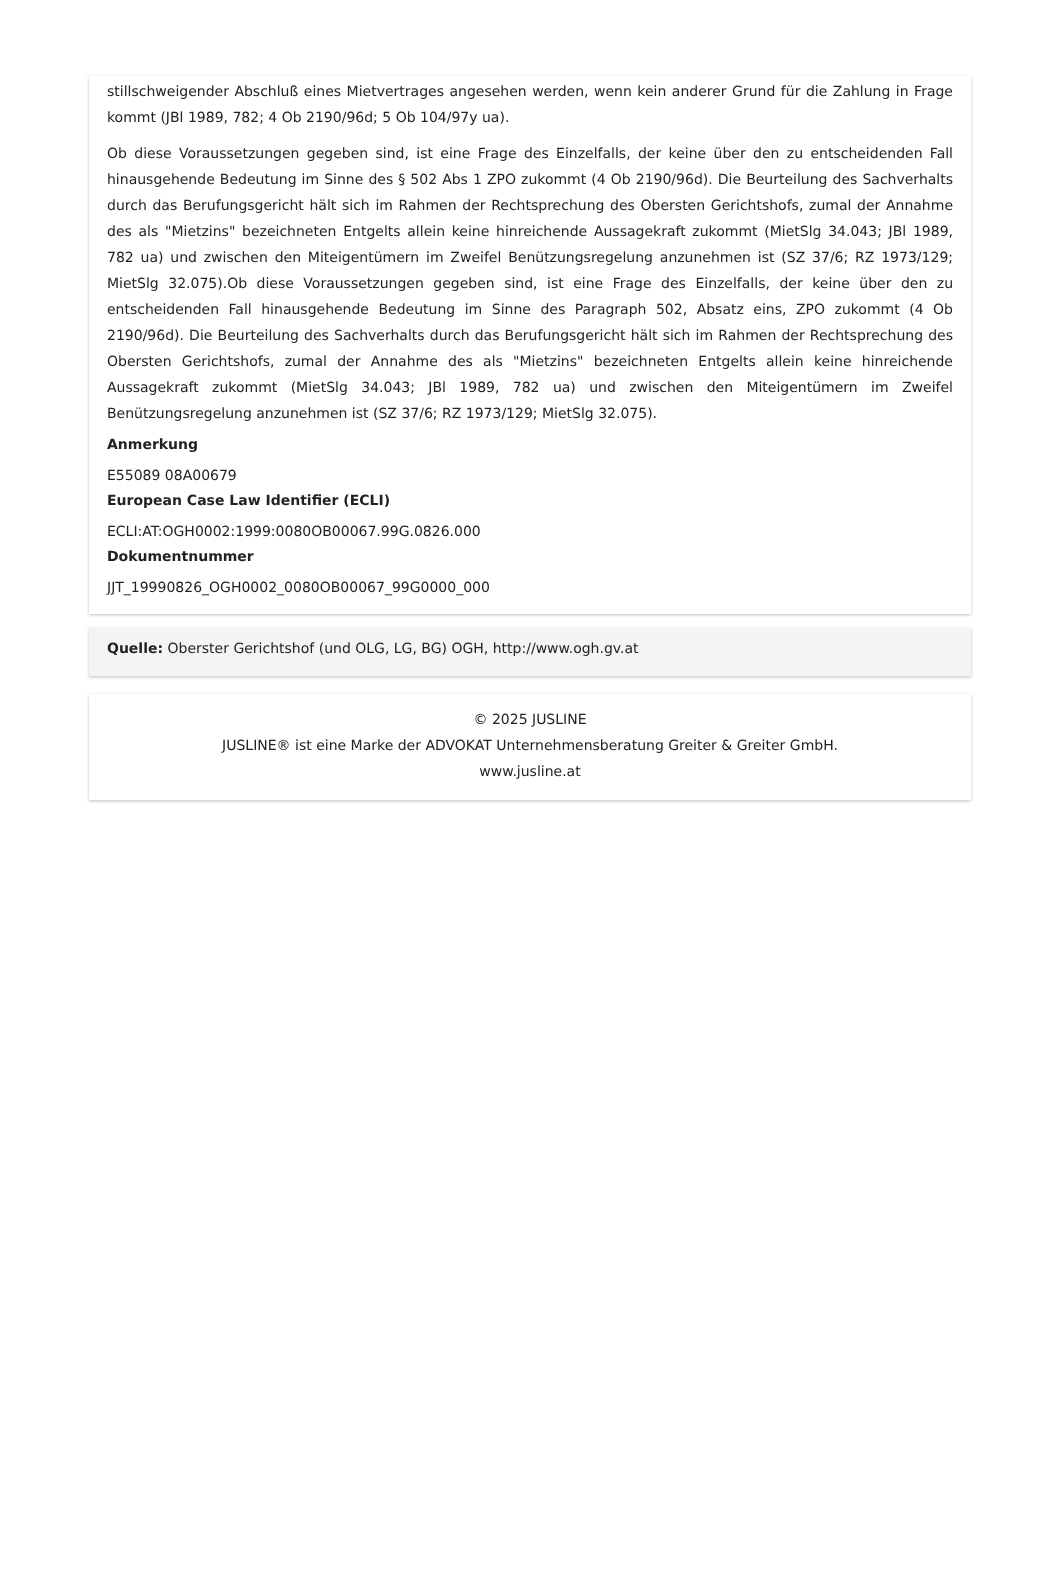stillschweigender Abschluß eines Mietvertrages angesehen werden, wenn kein anderer Grund für die Zahlung in Frage kommt (JBl 1989, 782; 4 Ob 2190/96d; 5 Ob 104/97y ua).
Ob diese Voraussetzungen gegeben sind, ist eine Frage des Einzelfalls, der keine über den zu entscheidenden Fall hinausgehende Bedeutung im Sinne des § 502 Abs 1 ZPO zukommt (4 Ob 2190/96d). Die Beurteilung des Sachverhalts durch das Berufungsgericht hält sich im Rahmen der Rechtsprechung des Obersten Gerichtshofs, zumal der Annahme des als "Mietzins" bezeichneten Entgelts allein keine hinreichende Aussagekraft zukommt (MietSlg 34.043; JBl 1989, 782 ua) und zwischen den Miteigentümern im Zweifel Benützungsregelung anzunehmen ist (SZ 37/6; RZ 1973/129; MietSlg 32.075).Ob diese Voraussetzungen gegeben sind, ist eine Frage des Einzelfalls, der keine über den zu entscheidenden Fall hinausgehende Bedeutung im Sinne des Paragraph 502, Absatz eins, ZPO zukommt (4 Ob 2190/96d). Die Beurteilung des Sachverhalts durch das Berufungsgericht hält sich im Rahmen der Rechtsprechung des Obersten Gerichtshofs, zumal der Annahme des als "Mietzins" bezeichneten Entgelts allein keine hinreichende Aussagekraft zukommt (MietSlg 34.043; JBl 1989, 782 ua) und zwischen den Miteigentümern im Zweifel Benützungsregelung anzunehmen ist (SZ 37/6; RZ 1973/129; MietSlg 32.075).
Anmerkung
E55089 08A00679
European Case Law Identifier (ECLI)
ECLI:AT:OGH0002:1999:0080OB00067.99G.0826.000
Dokumentnummer
JJT_19990826_OGH0002_0080OB00067_99G0000_000
Quelle: Oberster Gerichtshof (und OLG, LG, BG) OGH, http://www.ogh.gv.at
© 2025 JUSLINE
JUSLINE® ist eine Marke der ADVOKAT Unternehmensberatung Greiter & Greiter GmbH.
www.jusline.at